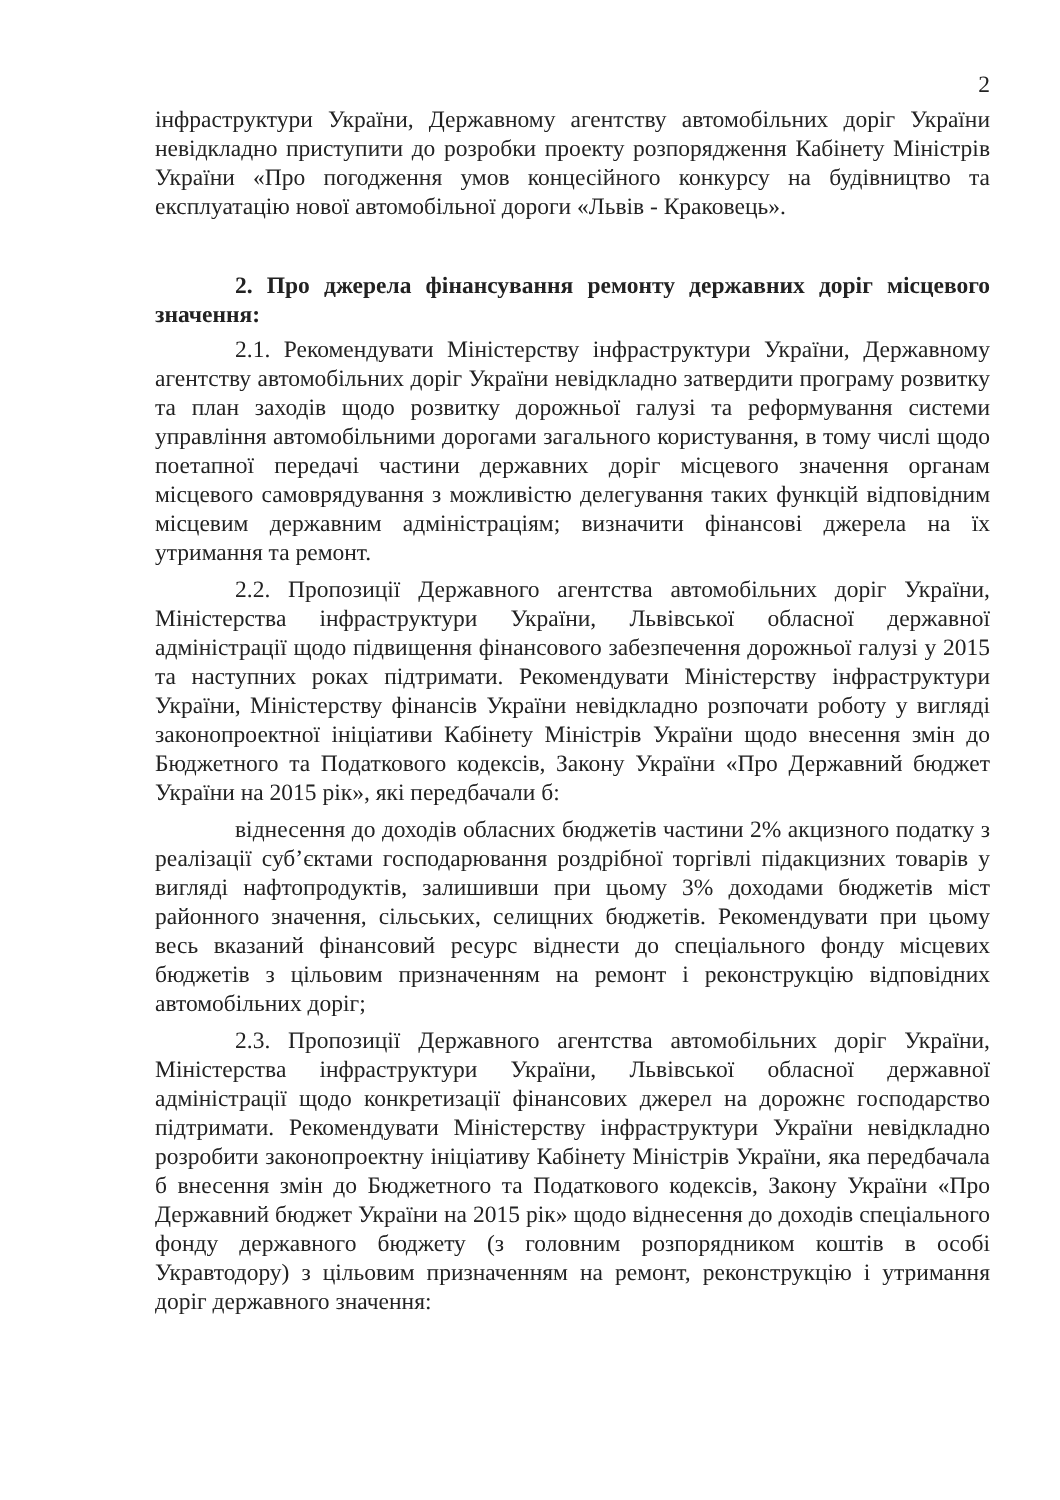2
інфраструктури України, Державному агентству автомобільних доріг України невідкладно приступити до розробки проекту розпорядження Кабінету Міністрів України «Про погодження умов концесійного конкурсу на будівництво та експлуатацію нової автомобільної дороги «Львів - Краковець».
2. Про джерела фінансування ремонту державних доріг місцевого значення:
2.1. Рекомендувати Міністерству інфраструктури України, Державному агентству автомобільних доріг України невідкладно затвердити програму розвитку та план заходів щодо розвитку дорожньої галузі та реформування системи управління автомобільними дорогами загального користування, в тому числі щодо поетапної передачі частини державних доріг місцевого значення органам місцевого самоврядування з можливістю делегування таких функцій відповідним місцевим державним адміністраціям; визначити фінансові джерела на їх утримання та ремонт.
2.2. Пропозиції Державного агентства автомобільних доріг України, Міністерства інфраструктури України, Львівської обласної державної адміністрації щодо підвищення фінансового забезпечення дорожньої галузі у 2015 та наступних роках підтримати. Рекомендувати Міністерству інфраструктури України, Міністерству фінансів України невідкладно розпочати роботу у вигляді законопроектної ініціативи Кабінету Міністрів України щодо внесення змін до Бюджетного та Податкового кодексів, Закону України «Про Державний бюджет України на 2015 рік», які передбачали б:
віднесення до доходів обласних бюджетів частини 2% акцизного податку з реалізації суб’єктами господарювання роздрібної торгівлі підакцизних товарів у вигляді нафтопродуктів, залишивши при цьому 3% доходами бюджетів міст районного значення, сільських, селищних бюджетів. Рекомендувати при цьому весь вказаний фінансовий ресурс віднести до спеціального фонду місцевих бюджетів з цільовим призначенням на ремонт і реконструкцію відповідних автомобільних доріг;
2.3. Пропозиції Державного агентства автомобільних доріг України, Міністерства інфраструктури України, Львівської обласної державної адміністрації щодо конкретизації фінансових джерел на дорожнє господарство підтримати. Рекомендувати Міністерству інфраструктури України невідкладно розробити законопроектну ініціативу Кабінету Міністрів України, яка передбачала б внесення змін до Бюджетного та Податкового кодексів, Закону України «Про Державний бюджет України на 2015 рік» щодо віднесення до доходів спеціального фонду державного бюджету (з головним розпорядником коштів в особі Укравтодору) з цільовим призначенням на ремонт, реконструкцію і утримання доріг державного значення: